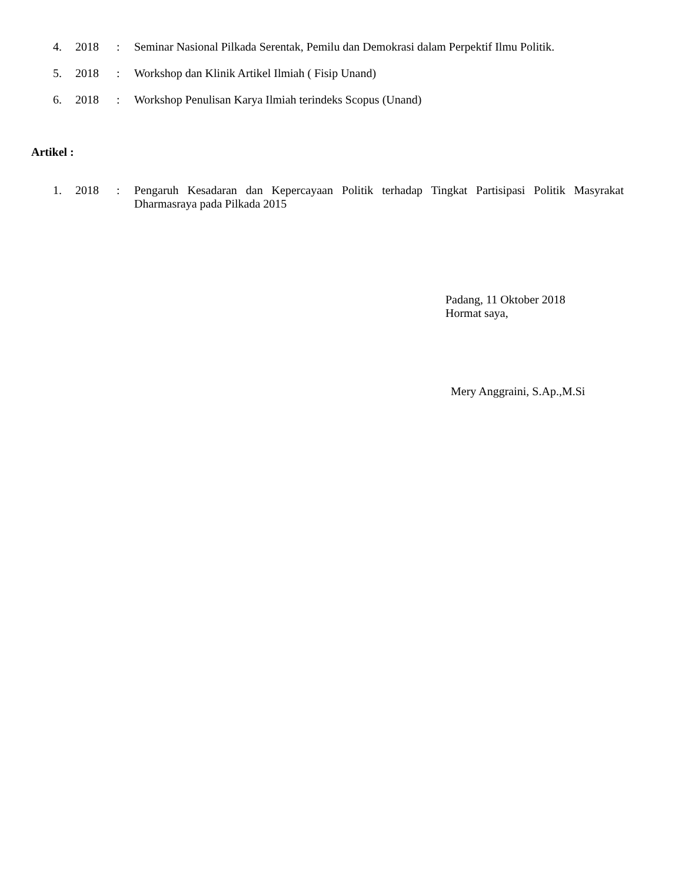4. 2018: Seminar Nasional Pilkada Serentak, Pemilu dan Demokrasi dalam Perpektif Ilmu Politik.
5. 2018: Workshop dan Klinik Artikel Ilmiah ( Fisip Unand)
6. 2018: Workshop Penulisan Karya Ilmiah terindeks Scopus (Unand)
Artikel :
1. 2018: Pengaruh Kesadaran dan Kepercayaan Politik terhadap Tingkat Partisipasi Politik Masyrakat Dharmasraya pada Pilkada 2015
Padang, 11 Oktober 2018
Hormat saya,
Mery Anggraini, S.Ap.,M.Si